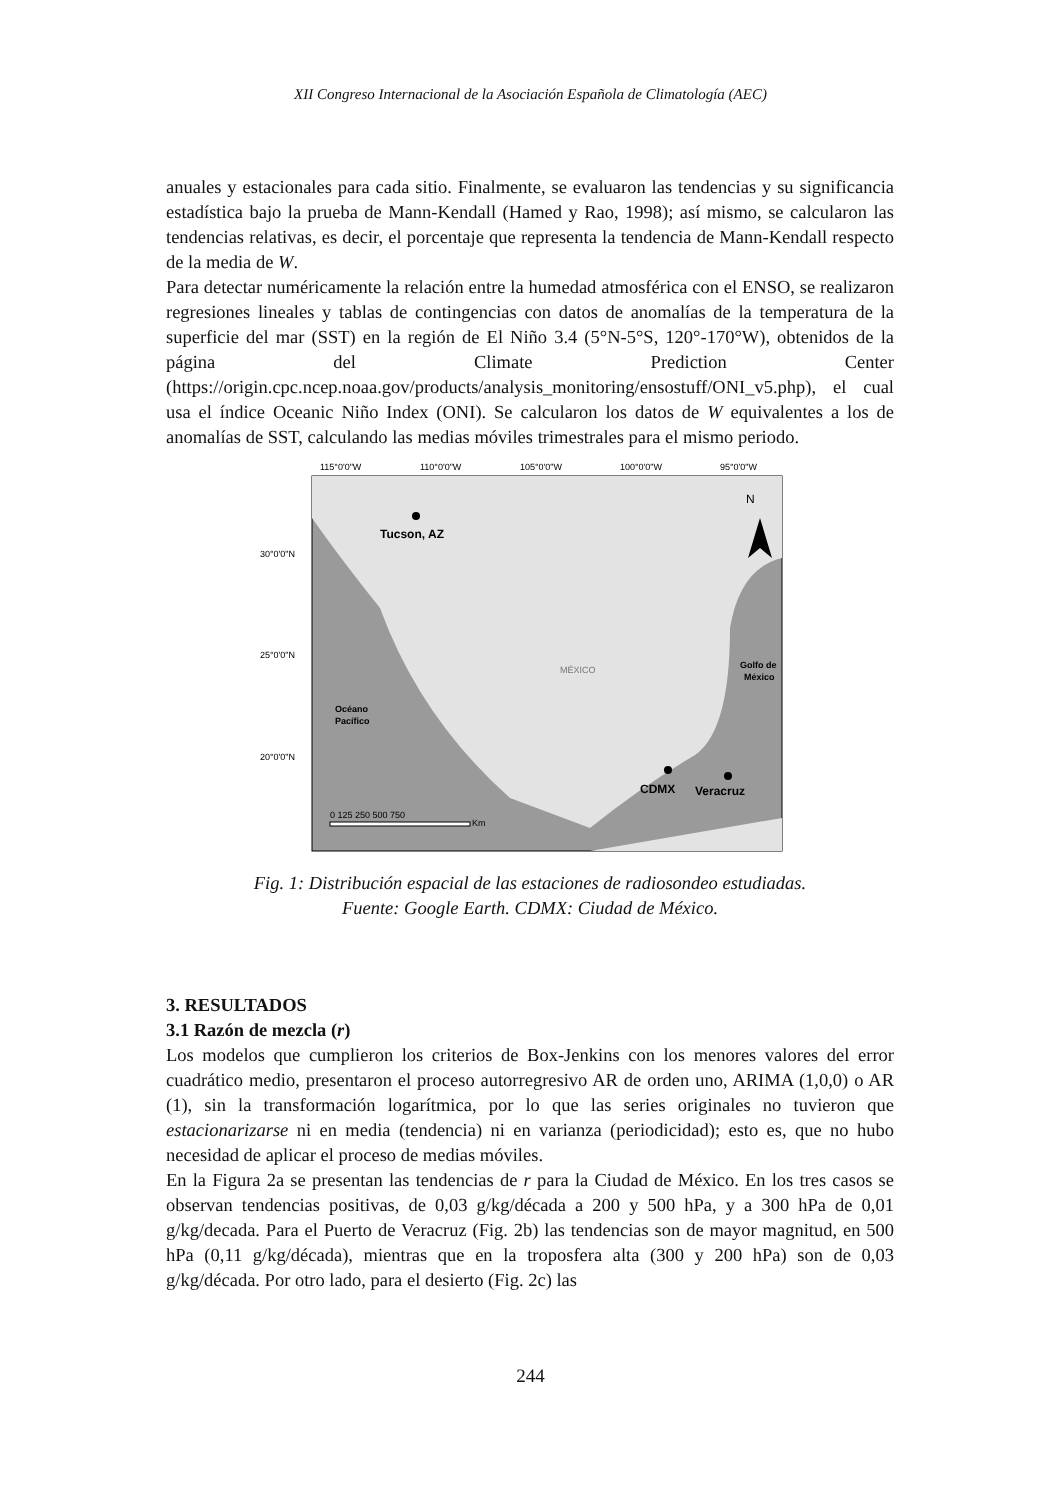XII Congreso Internacional de la Asociación Española de Climatología (AEC)
anuales y estacionales para cada sitio. Finalmente, se evaluaron las tendencias y su significancia estadística bajo la prueba de Mann-Kendall (Hamed y Rao, 1998); así mismo, se calcularon las tendencias relativas, es decir, el porcentaje que representa la tendencia de Mann-Kendall respecto de la media de W.
Para detectar numéricamente la relación entre la humedad atmosférica con el ENSO, se realizaron regresiones lineales y tablas de contingencias con datos de anomalías de la temperatura de la superficie del mar (SST) en la región de El Niño 3.4 (5°N-5°S, 120°-170°W), obtenidos de la página del Climate Prediction Center (https://origin.cpc.ncep.noaa.gov/products/analysis_monitoring/ensostuff/ONI_v5.php), el cual usa el índice Oceanic Niño Index (ONI). Se calcularon los datos de W equivalentes a los de anomalías de SST, calculando las medias móviles trimestrales para el mismo periodo.
115°0'0"W
110°0'0"W
105°0'0"W
100°0'0"W
95°0'0"W
30°0'0"N
25°0'0"N
20°0'0"N
Tucson, AZ
N
MÉXICO
Golfo de
México
Océano
Pacífico
CDMX
Veracruz
0 125 250 500 750
Km
Fig. 1: Distribución espacial de las estaciones de radiosondeo estudiadas.
Fuente: Google Earth. CDMX: Ciudad de México.
3. RESULTADOS
3.1 Razón de mezcla (r)
Los modelos que cumplieron los criterios de Box-Jenkins con los menores valores del error cuadrático medio, presentaron el proceso autorregresivo AR de orden uno, ARIMA (1,0,0) o AR (1), sin la transformación logarítmica, por lo que las series originales no tuvieron que estacionarizarse ni en media (tendencia) ni en varianza (periodicidad); esto es, que no hubo necesidad de aplicar el proceso de medias móviles.
En la Figura 2a se presentan las tendencias de r para la Ciudad de México. En los tres casos se observan tendencias positivas, de 0,03 g/kg/década a 200 y 500 hPa, y a 300 hPa de 0,01 g/kg/decada. Para el Puerto de Veracruz (Fig. 2b) las tendencias son de mayor magnitud, en 500 hPa (0,11 g/kg/década), mientras que en la troposfera alta (300 y 200 hPa) son de 0,03 g/kg/década. Por otro lado, para el desierto (Fig. 2c) las
244